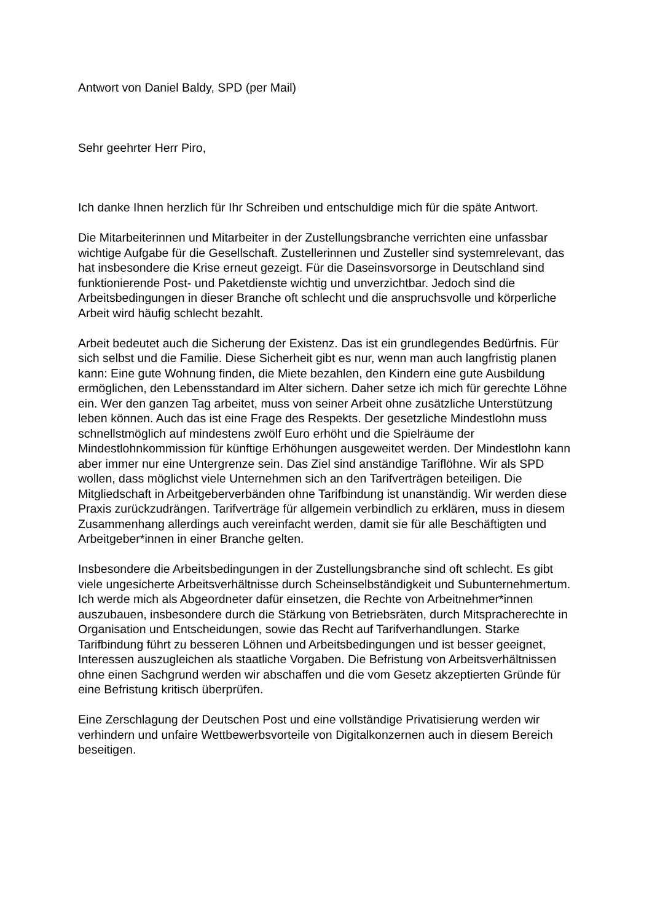Antwort von Daniel Baldy, SPD (per Mail)
Sehr geehrter Herr Piro,
Ich danke Ihnen herzlich für Ihr Schreiben und entschuldige mich für die späte Antwort.
Die Mitarbeiterinnen und Mitarbeiter in der Zustellungsbranche verrichten eine unfassbar wichtige Aufgabe für die Gesellschaft. Zustellerinnen und Zusteller sind systemrelevant, das hat insbesondere die Krise erneut gezeigt. Für die Daseinsvorsorge in Deutschland sind funktionierende Post- und Paketdienste wichtig und unverzichtbar. Jedoch sind die Arbeitsbedingungen in dieser Branche oft schlecht und die anspruchsvolle und körperliche Arbeit wird häufig schlecht bezahlt.
Arbeit bedeutet auch die Sicherung der Existenz. Das ist ein grundlegendes Bedürfnis. Für sich selbst und die Familie. Diese Sicherheit gibt es nur, wenn man auch langfristig planen kann: Eine gute Wohnung finden, die Miete bezahlen, den Kindern eine gute Ausbildung ermöglichen, den Lebensstandard im Alter sichern. Daher setze ich mich für gerechte Löhne ein. Wer den ganzen Tag arbeitet, muss von seiner Arbeit ohne zusätzliche Unterstützung leben können. Auch das ist eine Frage des Respekts. Der gesetzliche Mindestlohn muss schnellstmöglich auf mindestens zwölf Euro erhöht und die Spielräume der Mindestlohnkommission für künftige Erhöhungen ausgeweitet werden. Der Mindestlohn kann aber immer nur eine Untergrenze sein. Das Ziel sind anständige Tariflöhne. Wir als SPD wollen, dass möglichst viele Unternehmen sich an den Tarifverträgen beteiligen. Die Mitgliedschaft in Arbeitgeberverbänden ohne Tarifbindung ist unanständig. Wir werden diese Praxis zurückzudrängen. Tarifverträge für allgemein verbindlich zu erklären, muss in diesem Zusammenhang allerdings auch vereinfacht werden, damit sie für alle Beschäftigten und Arbeitgeber*innen in einer Branche gelten.
Insbesondere die Arbeitsbedingungen in der Zustellungsbranche sind oft schlecht. Es gibt viele ungesicherte Arbeitsverhältnisse durch Scheinselbständigkeit und Subunternehmertum. Ich werde mich als Abgeordneter dafür einsetzen, die Rechte von Arbeitnehmer*innen auszubauen, insbesondere durch die Stärkung von Betriebsräten, durch Mitspracherechte in Organisation und Entscheidungen, sowie das Recht auf Tarifverhandlungen. Starke Tarifbindung führt zu besseren Löhnen und Arbeitsbedingungen und ist besser geeignet, Interessen auszugleichen als staatliche Vorgaben. Die Befristung von Arbeitsverhältnissen ohne einen Sachgrund werden wir abschaffen und die vom Gesetz akzeptierten Gründe für eine Befristung kritisch überprüfen.
Eine Zerschlagung der Deutschen Post und eine vollständige Privatisierung werden wir verhindern und unfaire Wettbewerbsvorteile von Digitalkonzernen auch in diesem Bereich beseitigen.